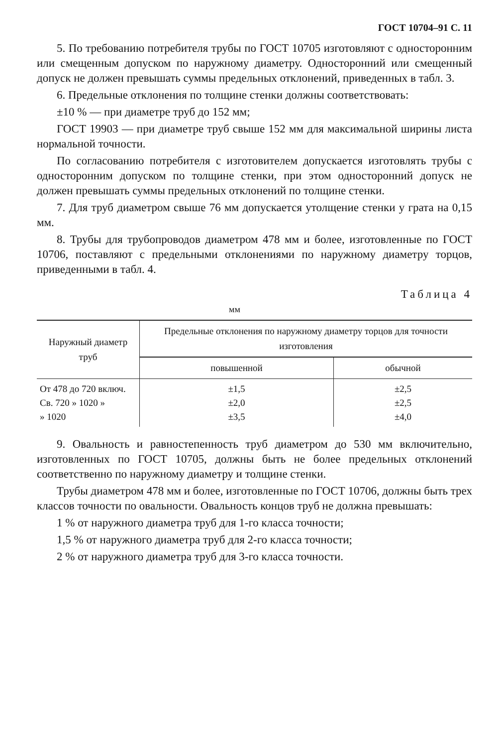ГОСТ 10704–91 С. 11
5. По требованию потребителя трубы по ГОСТ 10705 изготовляют с односторонним или смещенным допуском по наружному диаметру. Односторонний или смещенный допуск не должен превышать суммы предельных отклонений, приведенных в табл. 3.
6. Предельные отклонения по толщине стенки должны соответствовать:
±10 % — при диаметре труб до 152 мм;
ГОСТ 19903 — при диаметре труб свыше 152 мм для максимальной ширины листа нормальной точности.
По согласованию потребителя с изготовителем допускается изготовлять трубы с односторонним допуском по толщине стенки, при этом односторонний допуск не должен превышать суммы предельных отклонений по толщине стенки.
7. Для труб диаметром свыше 76 мм допускается утолщение стенки у грата на 0,15 мм.
8. Трубы для трубопроводов диаметром 478 мм и более, изготовленные по ГОСТ 10706, поставляют с предельными отклонениями по наружному диаметру торцов, приведенными в табл. 4.
Таблица 4
мм
| Наружный диаметр труб | Предельные отклонения по наружному диаметру торцов для точности изготовления | |
| --- | --- | --- |
| | повышенной | обычной |
| От 478 до 720 включ. Св. 720 » 1020 » » 1020 | ±1,5 ±2,0 ±3,5 | ±2,5 ±2,5 ±4,0 |
9. Овальность и равностепенность труб диаметром до 530 мм включительно, изготовленных по ГОСТ 10705, должны быть не более предельных отклонений соответственно по наружному диаметру и толщине стенки.
Трубы диаметром 478 мм и более, изготовленные по ГОСТ 10706, должны быть трех классов точности по овальности. Овальность концов труб не должна превышать:
1 % от наружного диаметра труб для 1-го класса точности;
1,5 % от наружного диаметра труб для 2-го класса точности;
2 % от наружного диаметра труб для 3-го класса точности.